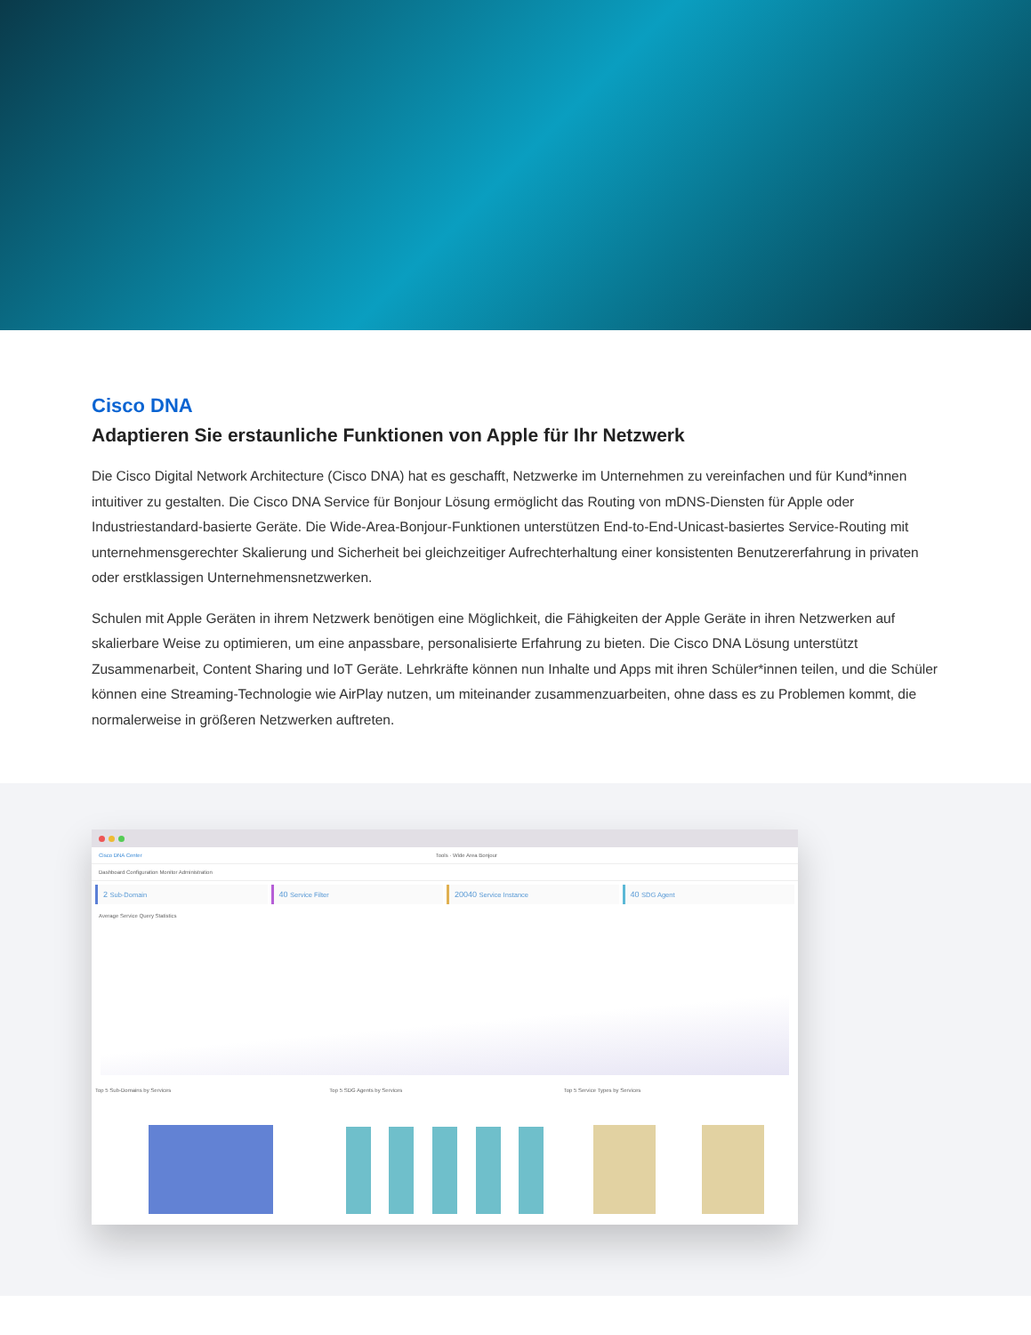Cisco DNA
Adaptieren Sie erstaunliche Funktionen von Apple für Ihr Netzwerk
Die Cisco Digital Network Architecture (Cisco DNA) hat es geschafft, Netzwerke im Unternehmen zu vereinfachen und für Kund*innen intuitiver zu gestalten. Die Cisco DNA Service für Bonjour Lösung ermöglicht das Routing von mDNS-Diensten für Apple oder Industriestandard-basierte Geräte. Die Wide-Area-Bonjour-Funktionen unterstützen End-to-End-Unicast-basiertes Service-Routing mit unternehmensgerechter Skalierung und Sicherheit bei gleichzeitiger Aufrechterhaltung einer konsistenten Benutzererfahrung in privaten oder erstklassigen Unternehmensnetzwerken.
Schulen mit Apple Geräten in ihrem Netzwerk benötigen eine Möglichkeit, die Fähigkeiten der Apple Geräte in ihren Netzwerken auf skalierbare Weise zu optimieren, um eine anpassbare, personalisierte Erfahrung zu bieten. Die Cisco DNA Lösung unterstützt Zusammenarbeit, Content Sharing und IoT Geräte. Lehrkräfte können nun Inhalte und Apps mit ihren Schüler*innen teilen, und die Schüler können eine Streaming-Technologie wie AirPlay nutzen, um miteinander zusammenzuarbeiten, ohne dass es zu Problemen kommt, die normalerweise in größeren Netzwerken auftreten.
Cisco DNA Center Tools · Wide Area Bonjour
Dashboard Configuration Monitor Administration
2 Sub-Domain
40 Service Filter
20040 Service Instance
40 SDG Agent
Average Service Query Statistics
Top 5 Sub-Domains by Services Top 5 SDG Agents by Services Top 5 Service Types by Services